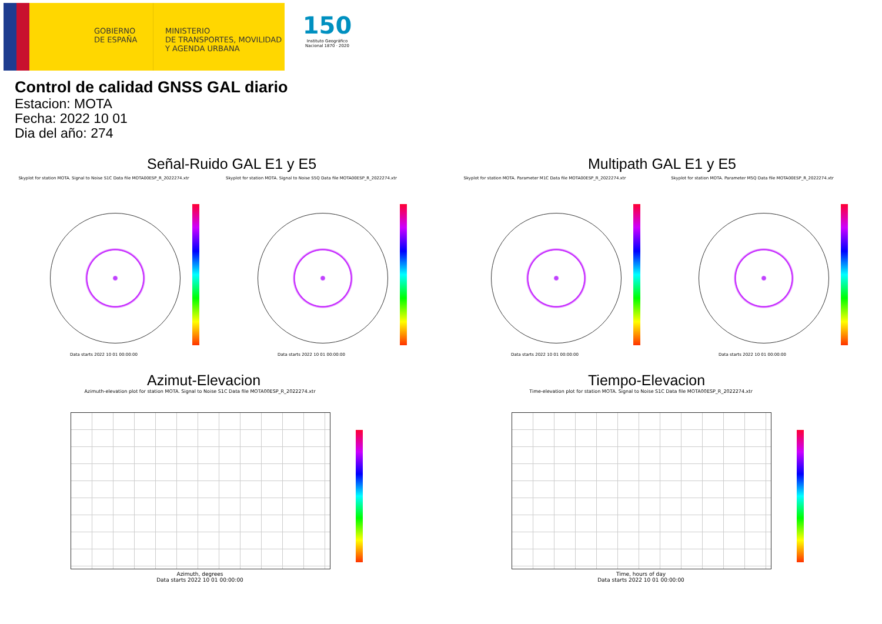GOBIERNO DE ESPAÑA
MINISTERIO
DE TRANSPORTES, MOVILIDAD
Y AGENDA URBANA
150
Instituto Geográfico Nacional 1870 · 2020
Control de calidad GNSS GAL diario
Estacion: MOTA
Fecha: 2022 10 01
Dia del año: 274
Señal-Ruido GAL E1 y E5
Skyplot for station MOTA. Signal to Noise S1C Data file MOTA00ESP_R_2022274.xtr Skyplot for station MOTA. Signal to Noise S5Q Data file MOTA00ESP_R_2022274.xtr
Data starts 2022 10 01 00:00:00
Data starts 2022 10 01 00:00:00
Multipath GAL E1 y E5
Skyplot for station MOTA. Parameter M1C Data file MOTA00ESP_R_2022274.xtr Skyplot for station MOTA. Parameter M5Q Data file MOTA00ESP_R_2022274.xtr
Data starts 2022 10 01 00:00:00
Data starts 2022 10 01 00:00:00
Azimut-Elevacion
Azimuth-elevation plot for station MOTA. Signal to Noise S1C Data file MOTA00ESP_R_2022274.xtr
Azimuth, degrees
Data starts 2022 10 01 00:00:00
Tiempo-Elevacion
Time-elevation plot for station MOTA. Signal to Noise S1C Data file MOTA00ESP_R_2022274.xtr
Time, hours of day
Data starts 2022 10 01 00:00:00